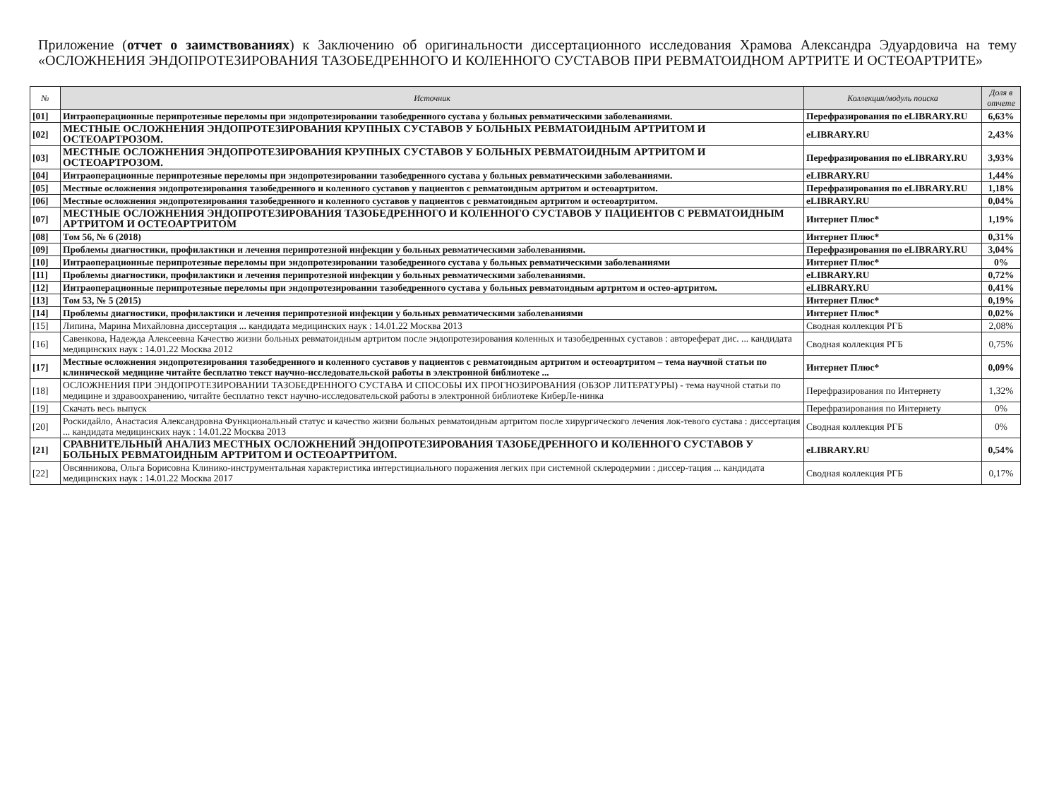Приложение (отчет о заимствованиях) к Заключению об оригинальности диссертационного исследования Храмова Александра Эдуардовича на тему «ОСЛОЖНЕНИЯ ЭНДОПРОТЕЗИРОВАНИЯ ТАЗОБЕДРЕННОГО И КОЛЕННОГО СУСТАВОВ ПРИ РЕВМАТОИДНОМ АРТРИТЕ И ОСТЕОАРТРИТЕ»
| № | Источник | Коллекция/модуль поиска | Доля в отчете |
| --- | --- | --- | --- |
| [01] | Интраоперационные перипротезные переломы при эндопротезировании тазобедренного сустава у больных ревматическими заболеваниями. | Перефразирования по eLIBRARY.RU | 6,63% |
| [02] | МЕСТНЫЕ ОСЛОЖНЕНИЯ ЭНДОПРОТЕЗИРОВАНИЯ КРУПНЫХ СУСТАВОВ У БОЛЬНЫХ РЕВМАТОИДНЫМ АРТРИТОМ И ОСТЕОАРТРОЗОМ. | eLIBRARY.RU | 2,43% |
| [03] | МЕСТНЫЕ ОСЛОЖНЕНИЯ ЭНДОПРОТЕЗИРОВАНИЯ КРУПНЫХ СУСТАВОВ У БОЛЬНЫХ РЕВМАТОИДНЫМ АРТРИТОМ И ОСТЕОАРТРОЗОМ. | Перефразирования по eLIBRARY.RU | 3,93% |
| [04] | Интраоперационные перипротезные переломы при эндопротезировании тазобедренного сустава у больных ревматическими заболеваниями. | eLIBRARY.RU | 1,44% |
| [05] | Местные осложнения эндопротезирования тазобедренного и коленного суставов у пациентов с ревматоидным артритом и остеоартритом. | Перефразирования по eLIBRARY.RU | 1,18% |
| [06] | Местные осложнения эндопротезирования тазобедренного и коленного суставов у пациентов с ревматоидным артритом и остеоартритом. | eLIBRARY.RU | 0,04% |
| [07] | МЕСТНЫЕ ОСЛОЖНЕНИЯ ЭНДОПРОТЕЗИРОВАНИЯ ТАЗОБЕДРЕННОГО И КОЛЕННОГО СУСТАВОВ У ПАЦИЕНТОВ С РЕВМАТОИДНЫМ АРТРИТОМ И ОСТЕОАРТРИТОМ | Интернет Плюс* | 1,19% |
| [08] | Том 56, № 6 (2018) | Интернет Плюс* | 0,31% |
| [09] | Проблемы диагностики, профилактики и лечения перипротезной инфекции у больных ревматическими заболеваниями. | Перефразирования по eLIBRARY.RU | 3,04% |
| [10] | Интраоперационные перипротезные переломы при эндопротезировании тазобедренного сустава у больных ревматическими заболеваниями | Интернет Плюс* | 0% |
| [11] | Проблемы диагностики, профилактики и лечения перипротезной инфекции у больных ревматическими заболеваниями. | eLIBRARY.RU | 0,72% |
| [12] | Интраоперационные перипротезные переломы при эндопротезировании тазобедренного сустава у больных ревматоидным артритом и остео-артритом. | eLIBRARY.RU | 0,41% |
| [13] | Том 53, № 5 (2015) | Интернет Плюс* | 0,19% |
| [14] | Проблемы диагностики, профилактики и лечения перипротезной инфекции у больных ревматическими заболеваниями | Интернет Плюс* | 0,02% |
| [15] | Липина, Марина Михайловна диссертация ... кандидата медицинских наук : 14.01.22 Москва 2013 | Сводная коллекция РГБ | 2,08% |
| [16] | Савенкова, Надежда Алексеевна Качество жизни больных ревматоидным артритом после эндопротезирования коленных и тазобедренных суставов : автореферат дис. ... кандидата медицинских наук : 14.01.22 Москва 2012 | Сводная коллекция РГБ | 0,75% |
| [17] | Местные осложнения эндопротезирования тазобедренного и коленного суставов у пациентов с ревматоидным артритом и остеоартритом – тема научной статьи по клинической медицине читайте бесплатно текст научно-исследовательской работы в электронной библиотеке ... | Интернет Плюс* | 0,09% |
| [18] | ОСЛОЖНЕНИЯ ПРИ ЭНДОПРОТЕЗИРОВАНИИ ТАЗОБЕДРЕННОГО СУСТАВА И СПОСОБЫ ИХ ПРОГНОЗИРОВАНИЯ (ОБЗОР ЛИТЕРАТУРЫ) - тема научной статьи по медицине и здравоохранению, читайте бесплатно текст научно-исследовательской работы в электронной библиотеке КиберЛе-нинка | Перефразирования по Интернету | 1,32% |
| [19] | Скачать весь выпуск | Перефразирования по Интернету | 0% |
| [20] | Роскидайло, Анастасия Александровна Функциональный статус и качество жизни больных ревматоидным артритом после хирургического лечения лок-тевого сустава : диссертация ... кандидата медицинских наук : 14.01.22 Москва 2013 | Сводная коллекция РГБ | 0% |
| [21] | СРАВНИТЕЛЬНЫЙ АНАЛИЗ МЕСТНЫХ ОСЛОЖНЕНИЙ ЭНДОПРОТЕЗИРОВАНИЯ ТАЗОБЕДРЕННОГО И КОЛЕННОГО СУСТАВОВ У БОЛЬНЫХ РЕВМАТОИДНЫМ АРТРИТОМ И ОСТЕОАРТРИТОМ. | eLIBRARY.RU | 0,54% |
| [22] | Овсянникова, Ольга Борисовна Клинико-инструментальная характеристика интерстициального поражения легких при системной склеродермии : диссер-тация ... кандидата медицинских наук : 14.01.22 Москва 2017 | Сводная коллекция РГБ | 0,17% |